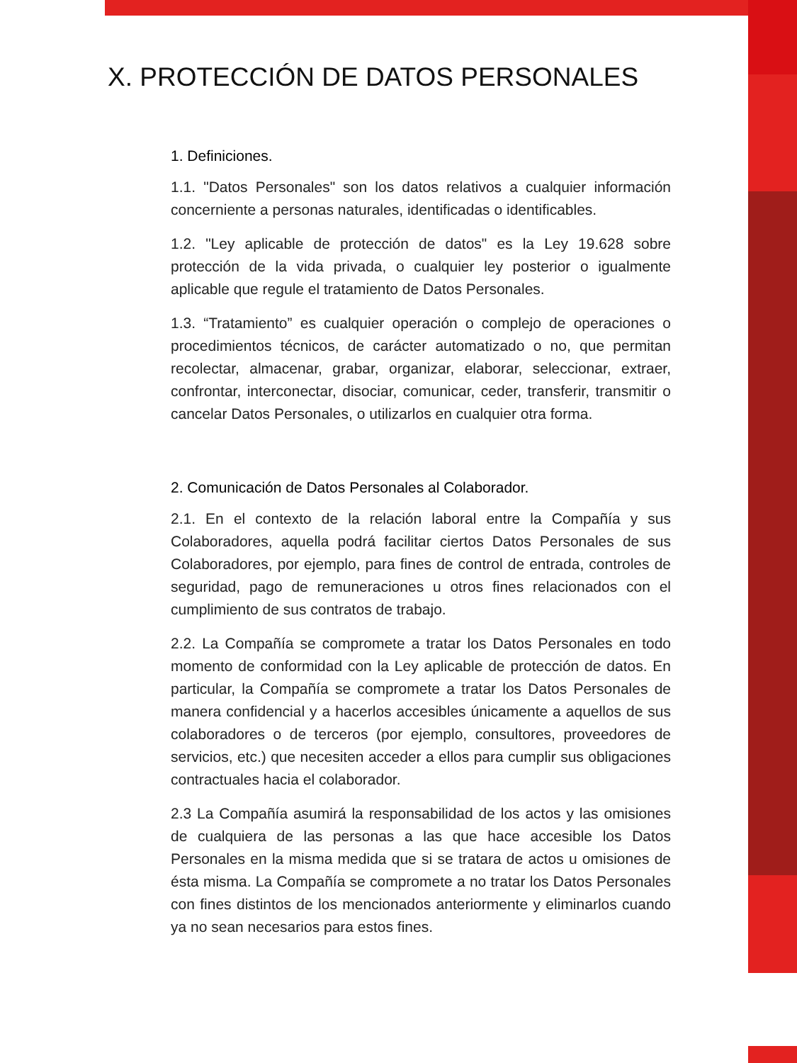X. PROTECCIÓN DE DATOS PERSONALES
1. Definiciones.
1.1. "Datos Personales" son los datos relativos a cualquier información concerniente a personas naturales, identificadas o identificables.
1.2. "Ley aplicable de protección de datos" es la Ley 19.628 sobre protección de la vida privada, o cualquier ley posterior o igualmente aplicable que regule el tratamiento de Datos Personales.
1.3. “Tratamiento” es cualquier operación o complejo de operaciones o procedimientos técnicos, de carácter automatizado o no, que permitan recolectar, almacenar, grabar, organizar, elaborar, seleccionar, extraer, confrontar, interconectar, disociar, comunicar, ceder, transferir, transmitir o cancelar Datos Personales, o utilizarlos en cualquier otra forma.
2. Comunicación de Datos Personales al Colaborador.
2.1. En el contexto de la relación laboral entre la Compañía y sus Colaboradores, aquella podrá facilitar ciertos Datos Personales de sus Colaboradores, por ejemplo, para fines de control de entrada, controles de seguridad, pago de remuneraciones u otros fines relacionados con el cumplimiento de sus contratos de trabajo.
2.2. La Compañía se compromete a tratar los Datos Personales en todo momento de conformidad con la Ley aplicable de protección de datos. En particular, la Compañía se compromete a tratar los Datos Personales de manera confidencial y a hacerlos accesibles únicamente a aquellos de sus colaboradores o de terceros (por ejemplo, consultores, proveedores de servicios, etc.) que necesiten acceder a ellos para cumplir sus obligaciones contractuales hacia el colaborador.
2.3 La Compañía asumirá la responsabilidad de los actos y las omisiones de cualquiera de las personas a las que hace accesible los Datos Personales en la misma medida que si se tratara de actos u omisiones de ésta misma. La Compañía se compromete a no tratar los Datos Personales con fines distintos de los mencionados anteriormente y eliminarlos cuando ya no sean necesarios para estos fines.